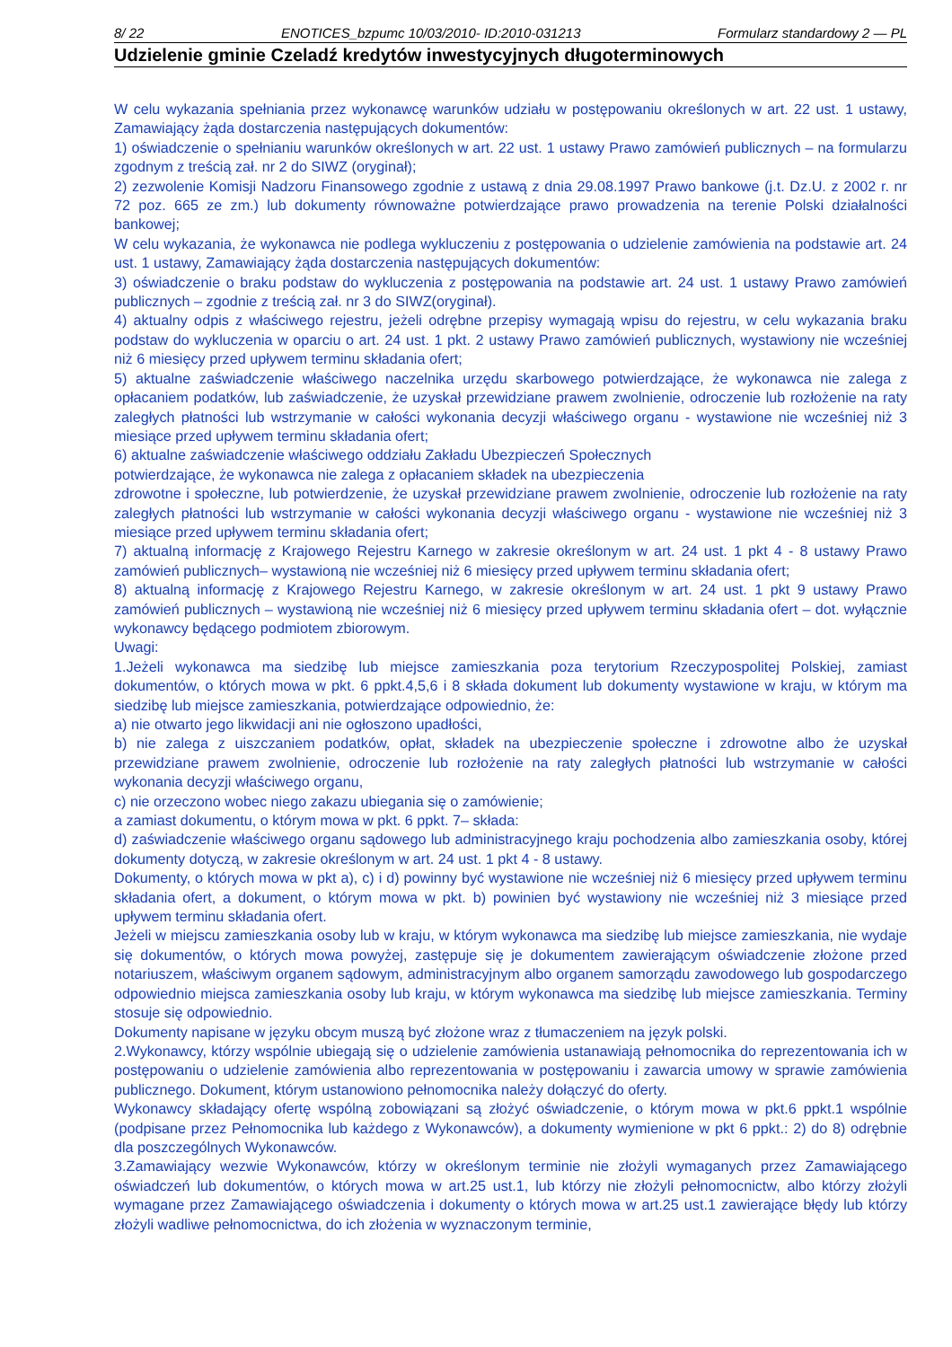8/ 22 ENOTICES_bzpumc 10/03/2010- ID:2010-031213 Formularz standardowy 2 — PL
Udzielenie gminie Czeladź kredytów inwestycyjnych długoterminowych
W celu wykazania spełniania przez wykonawcę warunków udziału w postępowaniu określonych w art. 22 ust. 1 ustawy, Zamawiający żąda dostarczenia następujących dokumentów:
1) oświadczenie o spełnianiu warunków określonych w art. 22 ust. 1 ustawy Prawo zamówień publicznych – na formularzu zgodnym z treścią zał. nr 2 do SIWZ (oryginał);
2) zezwolenie Komisji Nadzoru Finansowego zgodnie z ustawą z dnia 29.08.1997 Prawo bankowe (j.t. Dz.U. z 2002 r. nr 72 poz. 665 ze zm.) lub dokumenty równoważne potwierdzające prawo prowadzenia na terenie Polski działalności bankowej;
W celu wykazania, że wykonawca nie podlega wykluczeniu z postępowania o udzielenie zamówienia na podstawie art. 24 ust. 1 ustawy, Zamawiający żąda dostarczenia następujących dokumentów:
3) oświadczenie o braku podstaw do wykluczenia z postępowania na podstawie art. 24 ust. 1 ustawy Prawo zamówień publicznych – zgodnie z treścią zał. nr 3 do SIWZ(oryginał).
4) aktualny odpis z właściwego rejestru, jeżeli odrębne przepisy wymagają wpisu do rejestru, w celu wykazania braku podstaw do wykluczenia w oparciu o art. 24 ust. 1 pkt. 2 ustawy Prawo zamówień publicznych, wystawiony nie wcześniej niż 6 miesięcy przed upływem terminu składania ofert;
5) aktualne zaświadczenie właściwego naczelnika urzędu skarbowego potwierdzające, że wykonawca nie zalega z opłacaniem podatków, lub zaświadczenie, że uzyskał przewidziane prawem zwolnienie, odroczenie lub rozłożenie na raty zaległych płatności lub wstrzymanie w całości wykonania decyzji właściwego organu - wystawione nie wcześniej niż 3 miesiące przed upływem terminu składania ofert;
6) aktualne zaświadczenie właściwego oddziału Zakładu Ubezpieczeń Społecznych
potwierdzające, że wykonawca nie zalega z opłacaniem składek na ubezpieczenia
zdrowotne i społeczne, lub potwierdzenie, że uzyskał przewidziane prawem zwolnienie, odroczenie lub rozłożenie na raty zaległych płatności lub wstrzymanie w całości wykonania decyzji właściwego organu - wystawione nie wcześniej niż 3 miesiące przed upływem terminu składania ofert;
7) aktualną informację z Krajowego Rejestru Karnego w zakresie określonym w art. 24 ust. 1 pkt 4 - 8 ustawy Prawo zamówień publicznych– wystawioną nie wcześniej niż 6 miesięcy przed upływem terminu składania ofert;
8) aktualną informację z Krajowego Rejestru Karnego, w zakresie określonym w art. 24 ust. 1 pkt 9 ustawy Prawo zamówień publicznych – wystawioną nie wcześniej niż 6 miesięcy przed upływem terminu składania ofert – dot. wyłącznie wykonawcy będącego podmiotem zbiorowym.
Uwagi:
1.Jeżeli wykonawca ma siedzibę lub miejsce zamieszkania poza terytorium Rzeczypospolitej Polskiej, zamiast dokumentów, o których mowa w pkt. 6 ppkt.4,5,6 i 8 składa dokument lub dokumenty wystawione w kraju, w którym ma siedzibę lub miejsce zamieszkania, potwierdzające odpowiednio, że:
a) nie otwarto jego likwidacji ani nie ogłoszono upadłości,
b) nie zalega z uiszczaniem podatków, opłat, składek na ubezpieczenie społeczne i zdrowotne albo że uzyskał przewidziane prawem zwolnienie, odroczenie lub rozłożenie na raty zaległych płatności lub wstrzymanie w całości wykonania decyzji właściwego organu,
c) nie orzeczono wobec niego zakazu ubiegania się o zamówienie;
a zamiast dokumentu, o którym mowa w pkt. 6 ppkt. 7– składa:
d) zaświadczenie właściwego organu sądowego lub administracyjnego kraju pochodzenia albo zamieszkania osoby, której dokumenty dotyczą, w zakresie określonym w art. 24 ust. 1 pkt 4 - 8 ustawy.
Dokumenty, o których mowa w pkt a), c) i d) powinny być wystawione nie wcześniej niż 6 miesięcy przed upływem terminu składania ofert, a dokument, o którym mowa w pkt. b) powinien być wystawiony nie wcześniej niż 3 miesiące przed upływem terminu składania ofert.
Jeżeli w miejscu zamieszkania osoby lub w kraju, w którym wykonawca ma siedzibę lub miejsce zamieszkania, nie wydaje się dokumentów, o których mowa powyżej, zastępuje się je dokumentem zawierającym oświadczenie złożone przed notariuszem, właściwym organem sądowym, administracyjnym albo organem samorządu zawodowego lub gospodarczego odpowiednio miejsca zamieszkania osoby lub kraju, w którym wykonawca ma siedzibę lub miejsce zamieszkania. Terminy stosuje się odpowiednio.
Dokumenty napisane w języku obcym muszą być złożone wraz z tłumaczeniem na język polski.
2.Wykonawcy, którzy wspólnie ubiegają się o udzielenie zamówienia ustanawiają pełnomocnika do reprezentowania ich w postępowaniu o udzielenie zamówienia albo reprezentowania w postępowaniu i zawarcia umowy w sprawie zamówienia publicznego. Dokument, którym ustanowiono pełnomocnika należy dołączyć do oferty.
Wykonawcy składający ofertę wspólną zobowiązani są złożyć oświadczenie, o którym mowa w pkt.6 ppkt.1 wspólnie (podpisane przez Pełnomocnika lub każdego z Wykonawców), a dokumenty wymienione w pkt 6 ppkt.: 2) do 8) odrębnie dla poszczególnych Wykonawców.
3.Zamawiający wezwie Wykonawców, którzy w określonym terminie nie złożyli wymaganych przez Zamawiającego oświadczeń lub dokumentów, o których mowa w art.25 ust.1, lub którzy nie złożyli pełnomocnictw, albo którzy złożyli wymagane przez Zamawiającego oświadczenia i dokumenty o których mowa w art.25 ust.1 zawierające błędy lub którzy złożyli wadliwe pełnomocnictwa, do ich złożenia w wyznaczonym terminie,